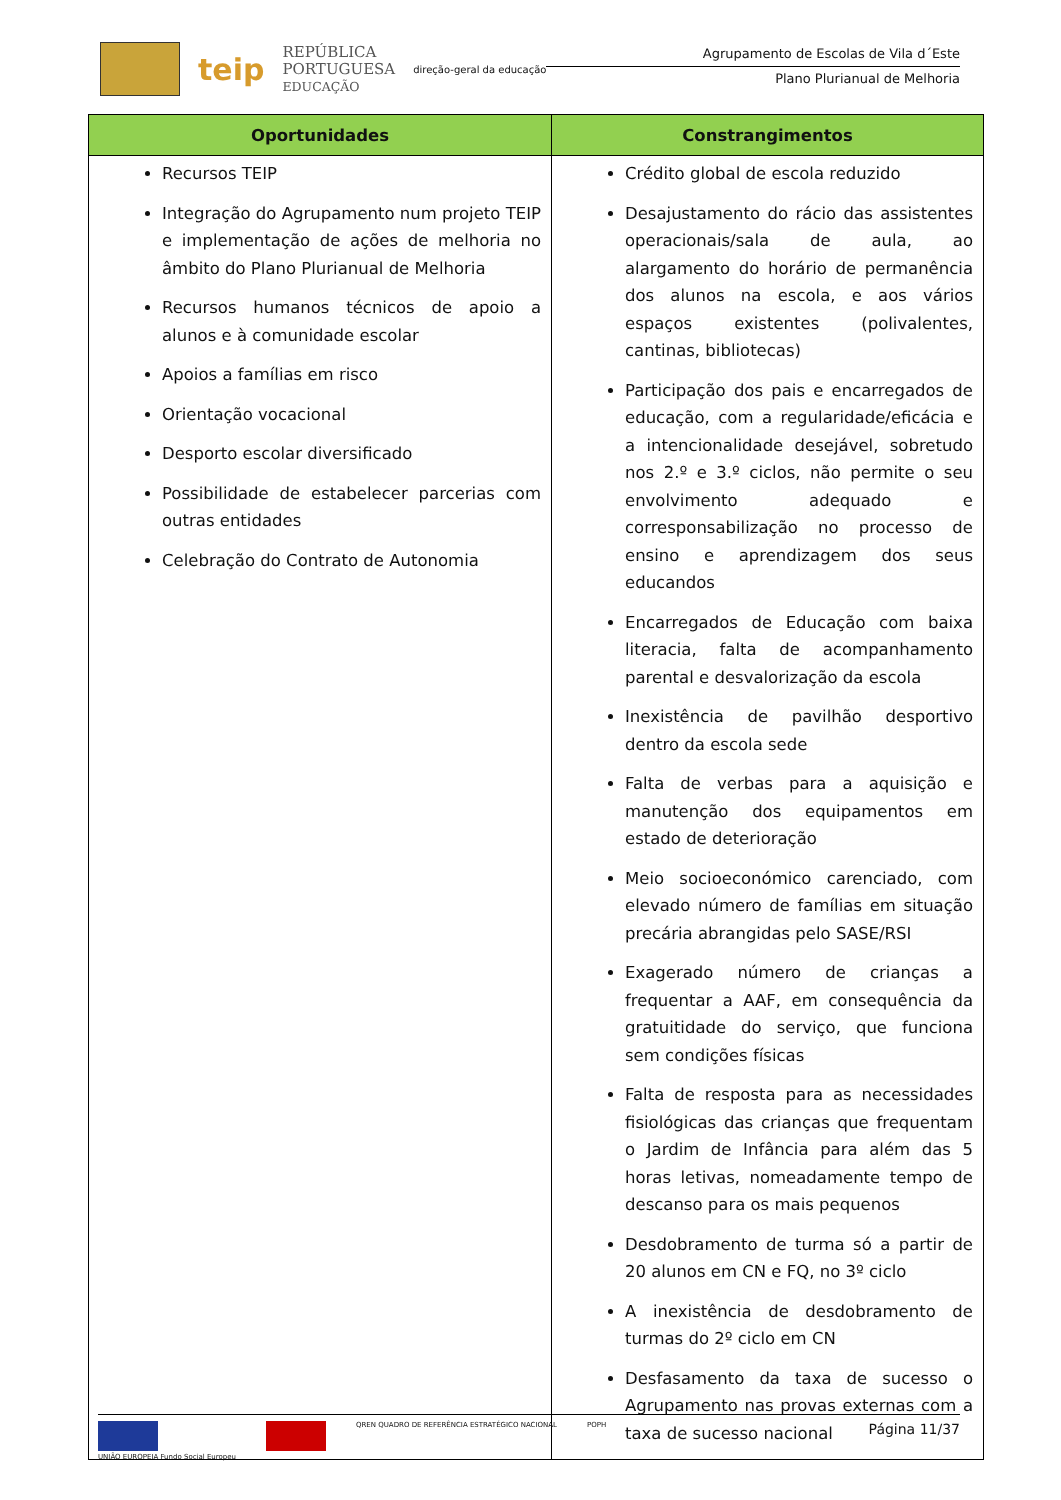teip
REPÚBLICA
PORTUGUESA
EDUCAÇÃO
direção-geral da educação
Agrupamento de Escolas de Vila d´Este
Plano Plurianual de Melhoria
| Oportunidades | Constrangimentos |
| --- | --- |
| Recursos TEIP Integração do Agrupamento num projeto TEIP e implementação de ações de melhoria no âmbito do Plano Plurianual de Melhoria Recursos humanos técnicos de apoio a alunos e à comunidade escolar Apoios a famílias em risco Orientação vocacional Desporto escolar diversificado Possibilidade de estabelecer parcerias com outras entidades Celebração do Contrato de Autonomia | Crédito global de escola reduzido Desajustamento do rácio das assistentes operacionais/sala de aula, ao alargamento do horário de permanência dos alunos na escola, e aos vários espaços existentes (polivalentes, cantinas, bibliotecas) Participação dos pais e encarregados de educação, com a regularidade/eficácia e a intencionalidade desejável, sobretudo nos 2.º e 3.º ciclos, não permite o seu envolvimento adequado e corresponsabilização no processo de ensino e aprendizagem dos seus educandos Encarregados de Educação com baixa literacia, falta de acompanhamento parental e desvalorização da escola Inexistência de pavilhão desportivo dentro da escola sede Falta de verbas para a aquisição e manutenção dos equipamentos em estado de deterioração Meio socioeconómico carenciado, com elevado número de famílias em situação precária abrangidas pelo SASE/RSI Exagerado número de crianças a frequentar a AAF, em consequência da gratuitidade do serviço, que funciona sem condições físicas Falta de resposta para as necessidades fisiológicas das crianças que frequentam o Jardim de Infância para além das 5 horas letivas, nomeadamente tempo de descanso para os mais pequenos Desdobramento de turma só a partir de 20 alunos em CN e FQ, no 3º ciclo A inexistência de desdobramento de turmas do 2º ciclo em CN Desfasamento da taxa de sucesso o Agrupamento nas provas externas com a taxa de sucesso nacional |
UNIÃO EUROPEIA Fundo Social Europeu
QREN QUADRO DE REFERÊNCIA ESTRATÉGICO NACIONAL
POPH
Página 11/37